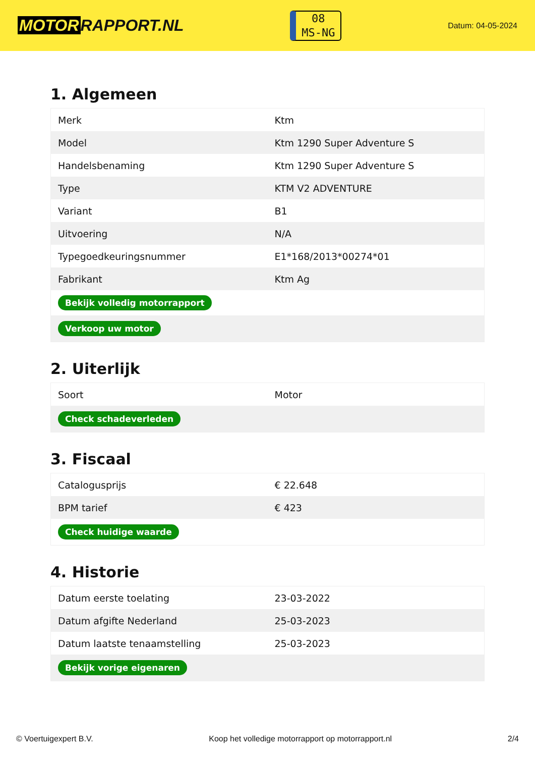MOTOR RAPPORT.NL
08
MS-NG
Datum: 04-05-2024
1. Algemeen
| Merk | Ktm |
| Model | Ktm 1290 Super Adventure S |
| Handelsbenaming | Ktm 1290 Super Adventure S |
| Type | KTM V2 ADVENTURE |
| Variant | B1 |
| Uitvoering | N/A |
| Typegoedkeuringsnummer | E1*168/2013*00274*01 |
| Fabrikant | Ktm Ag |
| Bekijk volledig motorrapport | |
| Verkoop uw motor | |
2. Uiterlijk
| Soort | Motor |
| Check schadeverleden | |
3. Fiscaal
| Catalogusprijs | € 22.648 |
| BPM tarief | € 423 |
| Check huidige waarde | |
4. Historie
| Datum eerste toelating | 23-03-2022 |
| Datum afgifte Nederland | 25-03-2023 |
| Datum laatste tenaamstelling | 25-03-2023 |
| Bekijk vorige eigenaren | |
© Voertuigexpert B.V. Koop het volledige motorrapport op motorrapport.nl 2/4